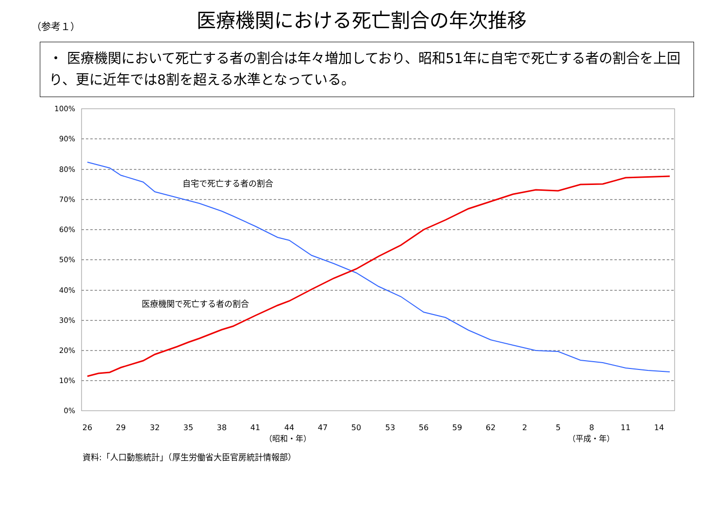（参考１）
医療機関における死亡割合の年次推移
・ 医療機関において死亡する者の割合は年々増加しており、昭和51年に自宅で死亡する者の割合を上回り、更に近年では8割を超える水準となっている。
100%
90%
80%
70%
60%
50%
40%
30%
20%
10%
0%
26
29
32
35
38
41
44
47
50
53
56
59
62
2
5
8
11
14
（昭和・年）
（平成・年）
自宅で死亡する者の割合
医療機関で死亡する者の割合
資料:「人口動態統計」（厚生労働省大臣官房統計情報部）